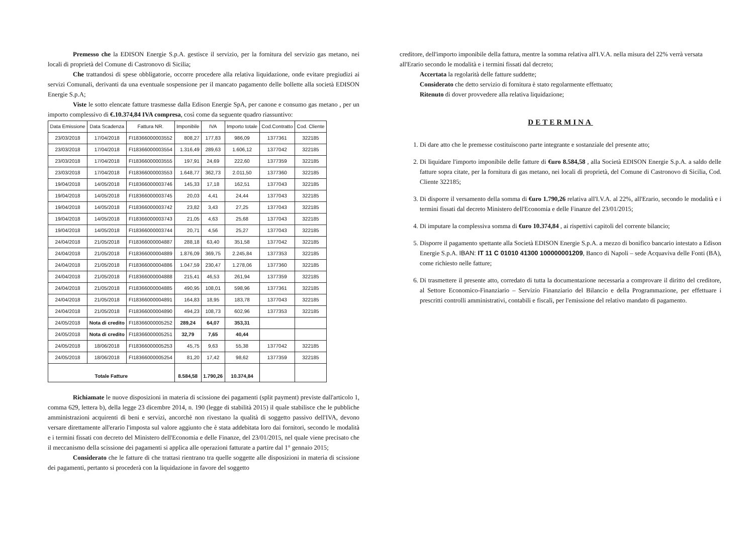Premesso che la EDISON Energie S.p.A. gestisce il servizio, per la fornitura del servizio gas metano, nei locali di proprietà del Comune di Castronovo di Sicilia;
Che trattandosi di spese obbligatorie, occorre procedere alla relativa liquidazione, onde evitare pregiudizi ai servizi Comunali, derivanti da una eventuale sospensione per il mancato pagamento delle bollette alla società EDISON Energie S.p.A;
Viste le sotto elencate fatture trasmesse dalla Edison Energie SpA, per canone e consumo gas metano , per un importo complessivo di €.10.374,84 IVA compresa, così come da seguente quadro riassuntivo:
| Data Emissione | Data Scadenza | Fattura NR. | Imponibile | IVA | Importo totale | Cod.Contratto | Cod. Cliente |
| --- | --- | --- | --- | --- | --- | --- | --- |
| 23/03/2018 | 17/04/2018 | FI18366000003552 | 808,27 | 177,83 | 986,09 | 1377361 | 322185 |
| 23/03/2018 | 17/04/2018 | FI18366000003554 | 1.316,49 | 289,63 | 1.606,12 | 1377042 | 322185 |
| 23/03/2018 | 17/04/2018 | FI18366000003555 | 197,91 | 24,69 | 222,60 | 1377359 | 322185 |
| 23/03/2018 | 17/04/2018 | FI18366000003553 | 1.648,77 | 362,73 | 2.011,50 | 1377360 | 322185 |
| 19/04/2018 | 14/05/2018 | FI18366000003746 | 145,33 | 17,18 | 162,51 | 1377043 | 322185 |
| 19/04/2018 | 14/05/2018 | FI18366000003745 | 20,03 | 4,41 | 24,44 | 1377043 | 322185 |
| 19/04/2018 | 14/05/2018 | FI18366000003742 | 23,82 | 3,43 | 27,25 | 1377043 | 322185 |
| 19/04/2018 | 14/05/2018 | FI18366000003743 | 21,05 | 4,63 | 25,68 | 1377043 | 322185 |
| 19/04/2018 | 14/05/2018 | FI18366000003744 | 20,71 | 4,56 | 25,27 | 1377043 | 322185 |
| 24/04/2018 | 21/05/2018 | FI18366000004887 | 288,18 | 63,40 | 351,58 | 1377042 | 322185 |
| 24/04/2018 | 21/05/2018 | FI18366000004889 | 1.876,09 | 369,75 | 2.245,84 | 1377353 | 322185 |
| 24/04/2018 | 21/05/2018 | FI18366000004886 | 1.047,59 | 230,47 | 1.278,06 | 1377360 | 322185 |
| 24/04/2018 | 21/05/2018 | FI18366000004888 | 215,41 | 46,53 | 261,94 | 1377359 | 322185 |
| 24/04/2018 | 21/05/2018 | FI18366000004885 | 490,95 | 108,01 | 598,96 | 1377361 | 322185 |
| 24/04/2018 | 21/05/2018 | FI18366000004891 | 164,83 | 18,95 | 183,78 | 1377043 | 322185 |
| 24/04/2018 | 21/05/2018 | FI18366000004890 | 494,23 | 108,73 | 602,96 | 1377353 | 322185 |
| 24/05/2018 | Nota di credito | FI18366000005252 | 289,24 | 64,07 | 353,31 | | |
| 24/05/2018 | Nota di credito | FI18366000005251 | 32,79 | 7,65 | 40,44 | | |
| 24/05/2018 | 18/06/2018 | FI18366000005253 | 45,75 | 9,63 | 55,38 | 1377042 | 322185 |
| 24/05/2018 | 18/06/2018 | FI18366000005254 | 81,20 | 17,42 | 98,62 | 1377359 | 322185 |
| Totale Fatture | | | 8.584,58 | 1.790,26 | 10.374,84 | | |
Richiamate le nuove disposizioni in materia di scissione dei pagamenti (split payment) previste dall'articolo 1, comma 629, lettera b), della legge 23 dicembre 2014, n. 190 (legge di stabilità 2015) il quale stabilisce che le pubbliche amministrazioni acquirenti di beni e servizi, ancorchè non rivestano la qualità di soggetto passivo dell'IVA, devono versare direttamente all'erario l'imposta sul valore aggiunto che è stata addebitata loro dai fornitori, secondo le modalità e i termini fissati con decreto del Ministero dell'Economia e delle Finanze, del 23/01/2015, nel quale viene precisato che il meccanismo della scissione dei pagamenti si applica alle operazioni fatturate a partire dal 1° gennaio 2015;
Considerato che le fatture di che trattasi rientrano tra quelle soggette alle disposizioni in materia di scissione dei pagamenti, pertanto si procederà con la liquidazione in favore del soggetto
creditore, dell'importo imponibile della fattura, mentre la somma relativa all'I.V.A. nella misura del 22% verrà versata all'Erario secondo le modalità e i termini fissati dal decreto;
Accertata la regolarità delle fatture suddette;
Considerato che detto servizio di fornitura è stato regolarmente effettuato;
Ritenuto di dover provvedere alla relativa liquidazione;
DETERMINA
1. Di dare atto che le premesse costituiscono parte integrante e sostanziale del presente atto;
2. Di liquidare l'importo imponibile delle fatture di €uro 8.584,58 , alla Società EDISON Energie S.p.A. a saldo delle fatture sopra citate, per la fornitura di gas metano, nei locali di proprietà, del Comune di Castronovo di Sicilia, Cod. Cliente 322185;
3. Di disporre il versamento della somma di €uro 1.790,26 relativa all'I.V.A. al 22%, all'Erario, secondo le modalità e i termini fissati dal decreto Ministero dell'Economia e delle Finanze del 23/01/2015;
4. Di imputare la complessiva somma di €uro 10.374,84 , ai rispettivi capitoli del corrente bilancio;
5. Disporre il pagamento spettante alla Società EDISON Energie S.p.A. a mezzo di bonifico bancario intestato a Edison Energie S.p.A. IBAN: IT 11 C 01010 41300 100000001209, Banco di Napoli – sede Acquaviva delle Fonti (BA), come richiesto nelle fatture;
6. Di trasmettere il presente atto, corredato di tutta la documentazione necessaria a comprovare il diritto del creditore, al Settore Economico-Finanziario – Servizio Finanziario del Bilancio e della Programmazione, per effettuare i prescritti controlli amministrativi, contabili e fiscali, per l'emissione del relativo mandato di pagamento.